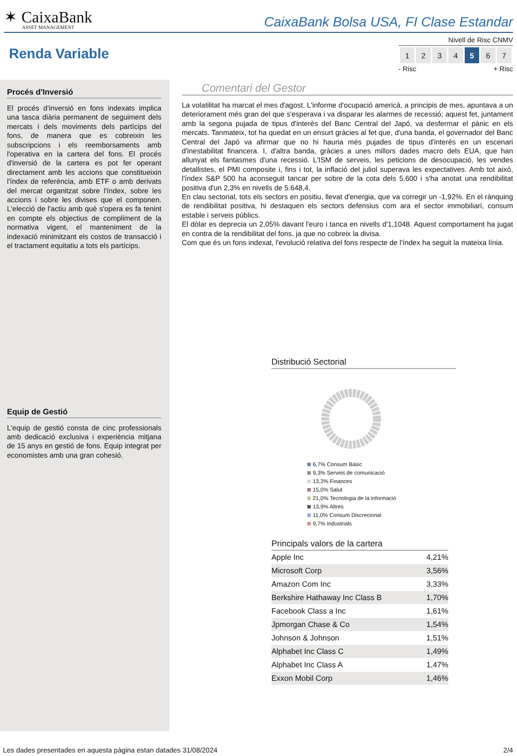✶ CaixaBank
ASSET MANAGEMENT
CaixaBank Bolsa USA, FI Clase Estandar
Renda Variable
Nivell de Risc CNMV
| 1 | 2 | 3 | 4 | 5 | 6 | 7 |
- Risc + Risc
Procés d'Inversió
El procés d'inversió en fons indexats implica una tasca diària permanent de seguiment dels mercats i dels moviments dels partícips del fons, de manera que es cobreixin les subscripcions i els reemborsaments amb l'operativa en la cartera del fons. El procés d'inversió de la cartera es pot fer operant directament amb les accions que constitueixin l'índex de referència, amb ETF o amb derivats del mercat organitzat sobre l'índex, sobre les accions i sobre les divises que el componen. L'elecció de l'actiu amb què s'opera es fa tenint en compte els objectius de compliment de la normativa vigent, el manteniment de la indexació minimitzant els costos de transacció i el tractament equitatiu a tots els partícips.
Equip de Gestió
L'equip de gestió consta de cinc professionals amb dedicació exclusiva i experiència mitjana de 15 anys en gestió de fons. Equip integrat per economistes amb una gran cohesió.
Comentari del Gestor
La volatilitat ha marcat el mes d'agost. L'informe d'ocupació americà, a principis de mes, apuntava a un deteriorament més gran del que s'esperava i va disparar les alarmes de recessió; aquest fet, juntament amb la segona pujada de tipus d'interès del Banc Central del Japó, va desfermar el pànic en els mercats. Tanmateix, tot ha quedat en un ensurt gràcies al fet que, d'una banda, el governador del Banc Central del Japó va afirmar que no hi hauria més pujades de tipus d'interès en un escenari d'inestabilitat financera. I, d'altra banda, gràcies a unes millors dades macro dels EUA, que han allunyat els fantasmes d'una recessió. L'ISM de serveis, les peticions de desocupació, les vendes detallistes, el PMI composite i, fins i tot, la inflació del juliol superava les expectatives. Amb tot això, l'índex S&P 500 ha aconseguit tancar per sobre de la cota dels 5.600 i s'ha anotat una rendibilitat positiva d'un 2,3% en nivells de 5.648,4.
En clau sectorial, tots els sectors en positiu, llevat d'energia, que va corregir un -1,92%. En el rànquing de rendibilitat positiva, hi destaquen els sectors defensius com ara el sector immobiliari, consum estable i serveis públics.
El dòlar es deprecia un 2,05% davant l'euro i tanca en nivells d'1,1048. Aquest comportament ha jugat en contra de la rendibilitat del fons, ja que no cobreix la divisa.
Com que és un fons indexat, l'evolució relativa del fons respecte de l'índex ha seguit la mateixa línia.
Distribució Sectorial
6,7% Consum Bàsic
9,3% Serveis de comunicació
13,3% Finances
15,0% Salut
21,0% Tecnologia de la informació
13,9% Altres
11,0% Consum Discrecional
9,7% Industrials
Principals valors de la cartera
| Apple Inc | 4,21% |
| Microsoft Corp | 3,56% |
| Amazon Com Inc | 3,33% |
| Berkshire Hathaway Inc Class B | 1,70% |
| Facebook Class a Inc | 1,61% |
| Jpmorgan Chase & Co | 1,54% |
| Johnson & Johnson | 1,51% |
| Alphabet Inc Class C | 1,49% |
| Alphabet Inc Class A | 1,47% |
| Exxon Mobil Corp | 1,46% |
Les dades presentades en aquesta pàgina estan datades 31/08/2024 2/4